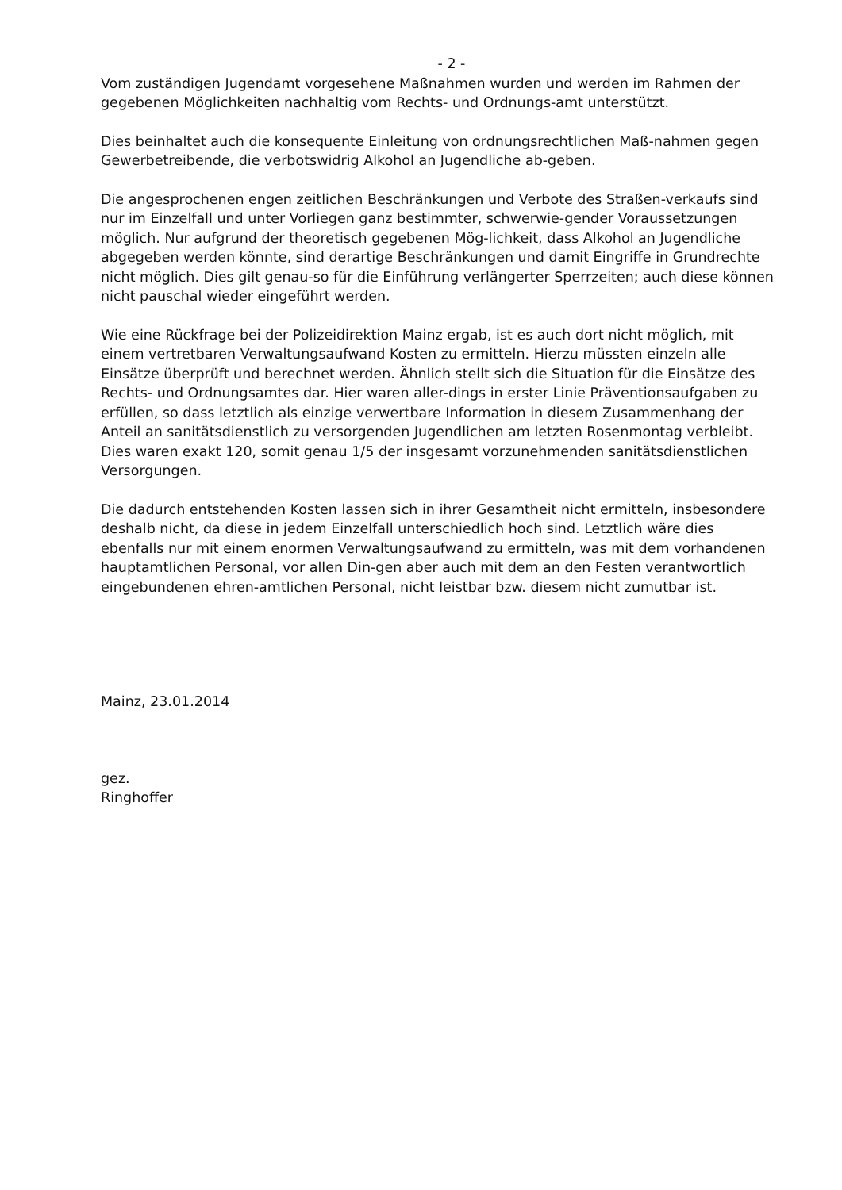- 2 -
Vom zuständigen Jugendamt vorgesehene Maßnahmen wurden und werden im Rahmen der gegebenen Möglichkeiten nachhaltig vom Rechts- und Ordnungs-amt unterstützt.
Dies beinhaltet auch die konsequente Einleitung von ordnungsrechtlichen Maß-nahmen gegen Gewerbetreibende, die verbotswidrig Alkohol an Jugendliche ab-geben.
Die angesprochenen engen zeitlichen Beschränkungen und Verbote des Straßen-verkaufs sind nur im Einzelfall und unter Vorliegen ganz bestimmter, schwerwie-gender Voraussetzungen möglich. Nur aufgrund der theoretisch gegebenen Mög-lichkeit, dass Alkohol an Jugendliche abgegeben werden könnte, sind derartige Beschränkungen und damit Eingriffe in Grundrechte nicht möglich. Dies gilt genau-so für die Einführung verlängerter Sperrzeiten; auch diese können nicht pauschal wieder eingeführt werden.
Wie eine Rückfrage bei der Polizeidirektion Mainz ergab, ist es auch dort nicht möglich, mit einem vertretbaren Verwaltungsaufwand Kosten zu ermitteln. Hierzu müssten einzeln alle Einsätze überprüft und berechnet werden. Ähnlich stellt sich die Situation für die Einsätze des Rechts- und Ordnungsamtes dar. Hier waren aller-dings in erster Linie Präventionsaufgaben zu erfüllen, so dass letztlich als einzige verwertbare Information in diesem Zusammenhang der Anteil an sanitätsdienstlich zu versorgenden Jugendlichen am letzten Rosenmontag verbleibt. Dies waren exakt 120, somit genau 1/5 der insgesamt vorzunehmenden sanitätsdienstlichen Versorgungen.
Die dadurch entstehenden Kosten lassen sich in ihrer Gesamtheit nicht ermitteln, insbesondere deshalb nicht, da diese in jedem Einzelfall unterschiedlich hoch sind. Letztlich wäre dies ebenfalls nur mit einem enormen Verwaltungsaufwand zu ermitteln, was mit dem vorhandenen hauptamtlichen Personal, vor allen Din-gen aber auch mit dem an den Festen verantwortlich eingebundenen ehren-amtlichen Personal, nicht leistbar bzw. diesem nicht zumutbar ist.
Mainz, 23.01.2014
gez.
Ringhoffer